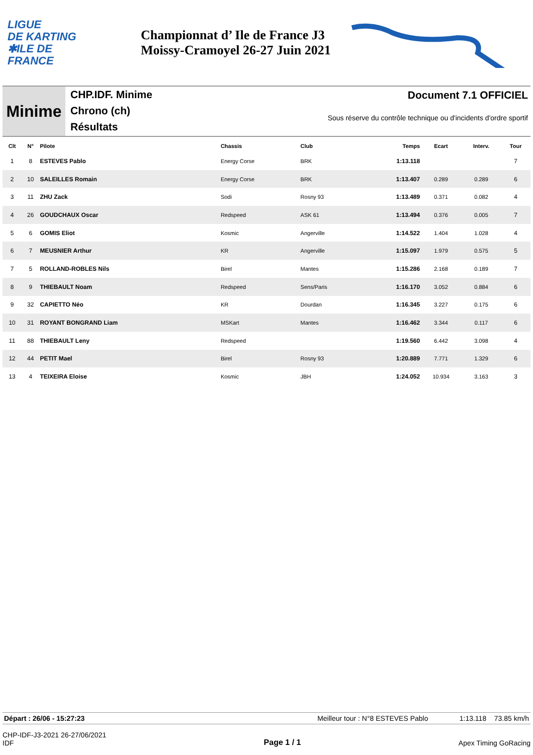LIGUE
DE KARTING
✱ILE DE
FRANCE
Championnat d’ Ile de France J3
Moissy-Cramoyel 26-27 Juin 2021
Minime
CHP.IDF. Minime
Chrono (ch)
Résultats
Document 7.1 OFFICIEL
Sous réserve du contrôle technique ou d'incidents d'ordre sportif
| Clt | N° | Pilote | Chassis | Club | Temps | Ecart | Interv. | Tour |
| --- | --- | --- | --- | --- | --- | --- | --- | --- |
| 1 | 8 | ESTEVES Pablo | Energy Corse | BRK | 1:13.118 | | | 7 |
| 2 | 10 | SALEILLES Romain | Energy Corse | BRK | 1:13.407 | 0.289 | 0.289 | 6 |
| 3 | 11 | ZHU Zack | Sodi | Rosny 93 | 1:13.489 | 0.371 | 0.082 | 4 |
| 4 | 26 | GOUDCHAUX Oscar | Redspeed | ASK 61 | 1:13.494 | 0.376 | 0.005 | 7 |
| 5 | 6 | GOMIS Eliot | Kosmic | Angerville | 1:14.522 | 1.404 | 1.028 | 4 |
| 6 | 7 | MEUSNIER Arthur | KR | Angerville | 1:15.097 | 1.979 | 0.575 | 5 |
| 7 | 5 | ROLLAND-ROBLES Nils | Birel | Mantes | 1:15.286 | 2.168 | 0.189 | 7 |
| 8 | 9 | THIEBAULT Noam | Redspeed | Sens/Paris | 1:16.170 | 3.052 | 0.884 | 6 |
| 9 | 32 | CAPIETTO Néo | KR | Dourdan | 1:16.345 | 3.227 | 0.175 | 6 |
| 10 | 31 | ROYANT BONGRAND Liam | MSKart | Mantes | 1:16.462 | 3.344 | 0.117 | 6 |
| 11 | 88 | THIEBAULT Leny | Redspeed | | 1:19.560 | 6.442 | 3.098 | 4 |
| 12 | 44 | PETIT Mael | Birel | Rosny 93 | 1:20.889 | 7.771 | 1.329 | 6 |
| 13 | 4 | TEIXEIRA Eloise | Kosmic | JBH | 1:24.052 | 10.934 | 3.163 | 3 |
Départ : 26/06 - 15:27:23 Meilleur tour : N°8 ESTEVES Pablo 1:13.118 73.85 km/h
CHP-IDF-J3-2021 26-27/06/2021
IDF
Page 1 / 1 Apex Timing GoRacing